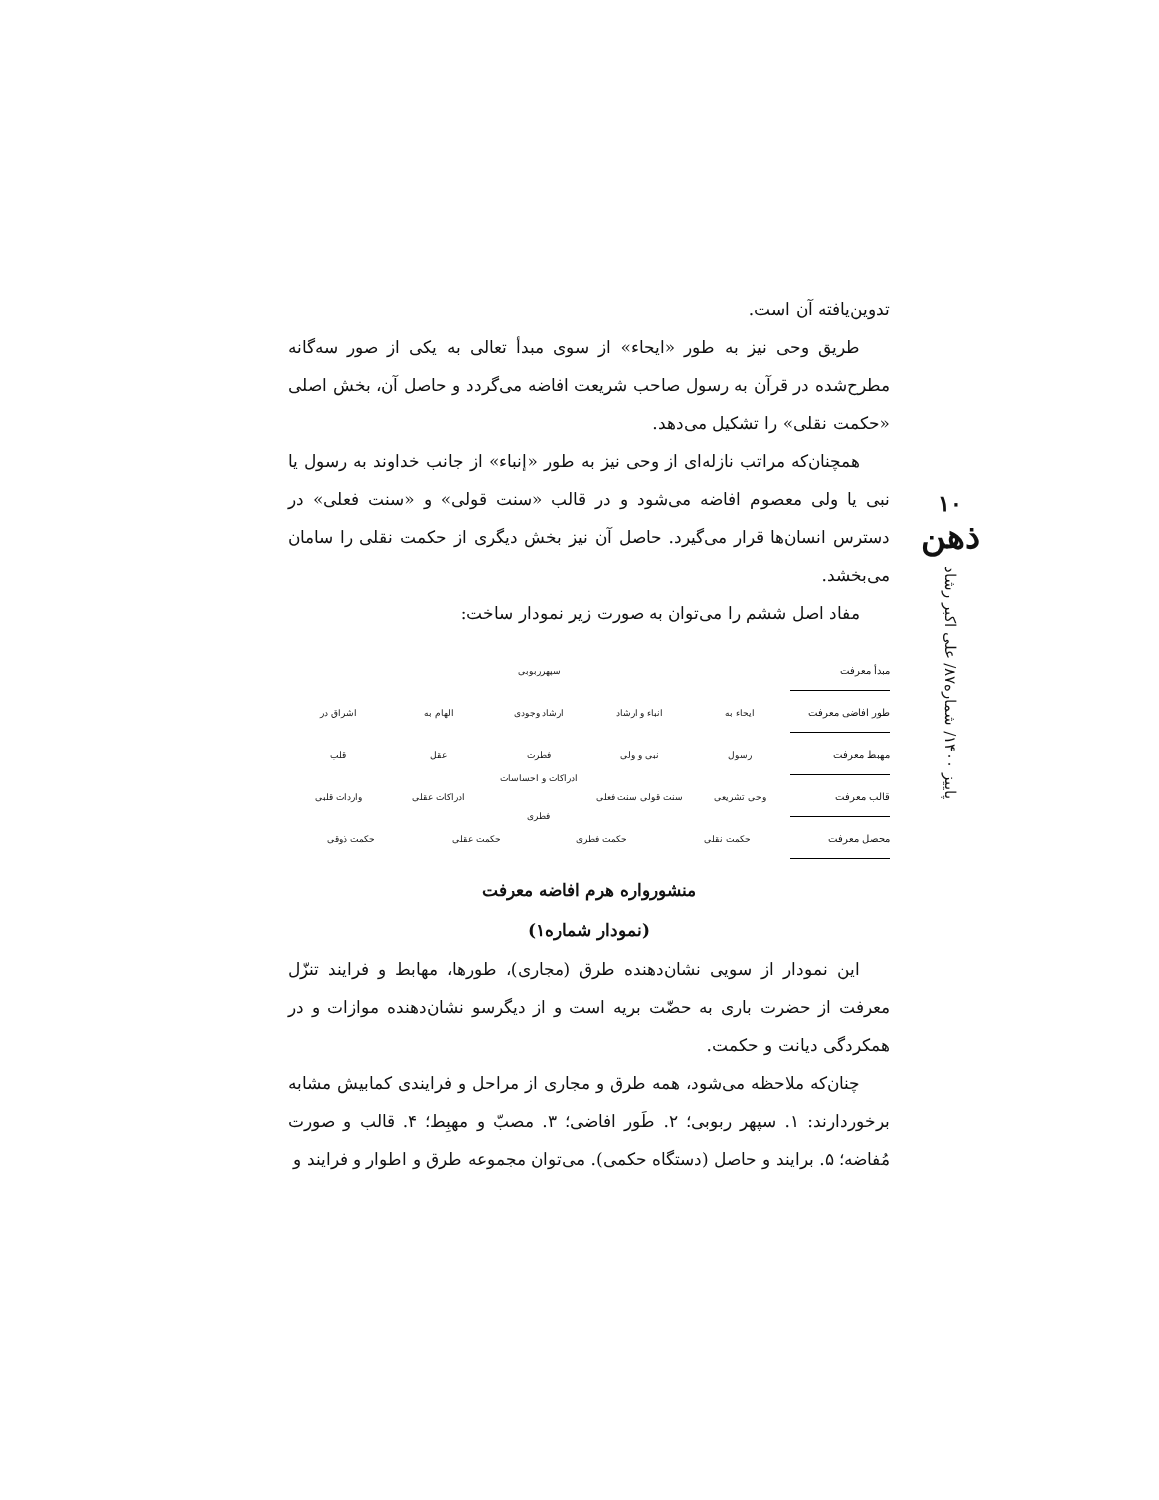۱۰
ذهن
پاییز ۱۴۰۰/ شماره۸۷/ علی اکبر رشاد
تدوین‌یافته آن است.
طریق وحی نیز به طور «ایحاء» از سوی مبدأ تعالی به یکی از صور سه‌گانه مطرح‌شده در قرآن به رسول صاحب شریعت افاضه می‌گردد و حاصل آن، بخش اصلی «حکمت نقلی» را تشکیل می‌دهد.
همچنان‌که مراتب نازله‌ای از وحی نیز به طور «إنباء» از جانب خداوند به رسول یا نبی یا ولی معصوم افاضه می‌شود و در قالب «سنت قولی» و «سنت فعلی» در دسترس انسان‌ها قرار می‌گیرد. حاصل آن نیز بخش دیگری از حکمت نقلی را سامان می‌بخشد.
مفاد اصل ششم را می‌توان به صورت زیر نمودار ساخت:
مبدأ معرفت سپهرربوبی
طور افاضی معرفت ایحاء به انباء و ارشاد ارشاد وجودی الهام به اشراق در
مهبط معرفت رسول نبی و ولی فطرت عقل قلب
قالب معرفت وحی تشریعی سنت قولی سنت فعلی ادراکات و احساسات فطری ادراکات عقلی واردات قلبی
محصل معرفت حکمت نقلی حکمت فطری حکمت عقلی حکمت ذوقی
منشوروارە هرم افاضه معرفت
(نمودار شماره۱)
این نمودار از سویی نشان‌دهنده طرق (مجاری)، طورها، مهابط و فرایند تنزّل معرفت از حضرت باری به حضّت بریه است و از دیگرسو نشان‌دهنده موازات و در همکردگی دیانت و حکمت.
چنان‌که ملاحظه می‌شود، همه طرق و مجاری از مراحل و فرایندی کمابیش مشابه برخوردارند: ۱. سپهر ربوبی؛ ۲. طَور افاضی؛ ۳. مصبّ و مهبِط؛ ۴. قالب و صورت مُفاضه؛ ۵. برایند و حاصل (دستگاه حکمی). می‌توان مجموعه طرق و اطوار و فرایند و